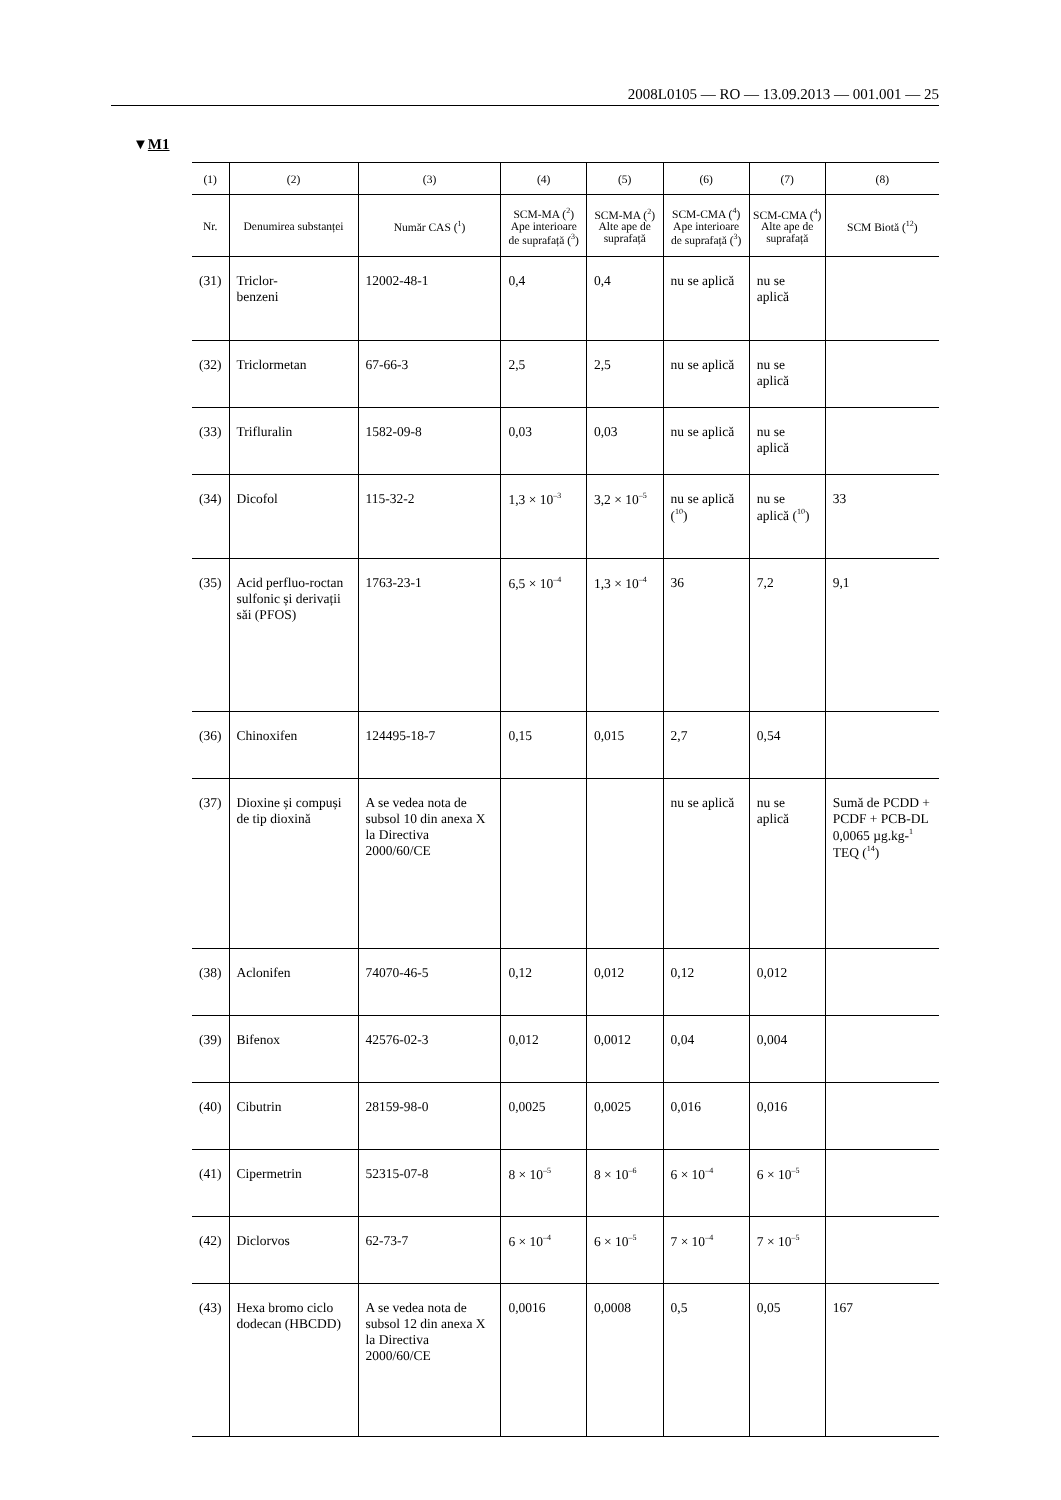2008L0105 — RO — 13.09.2013 — 001.001 — 25
▼M1
| (1) | (2) | (3) | (4) | (5) | (6) | (7) | (8) |
| --- | --- | --- | --- | --- | --- | --- | --- |
| Nr. | Denumirea substanței | Număr CAS (<sup>1</sup>) | SCM-MA (<sup>2</sup>) Ape interioare de suprafață (<sup>3</sup>) | SCM-MA (<sup>2</sup>) Alte ape de suprafață | SCM-CMA (<sup>4</sup>) Ape interioare de suprafață (<sup>3</sup>) | SCM-CMA (<sup>4</sup>) Alte ape de suprafață | SCM Biotă (<sup>12</sup>) |
| (31) | Triclor- benzeni | 12002-48-1 | 0,4 | 0,4 | nu se aplică | nu se aplică | |
| (32) | Triclormetan | 67-66-3 | 2,5 | 2,5 | nu se aplică | nu se aplică | |
| (33) | Trifluralin | 1582-09-8 | 0,03 | 0,03 | nu se aplică | nu se aplică | |
| (34) | Dicofol | 115-32-2 | 1,3 × 10<sup>–3</sup> | 3,2 × 10<sup>–5</sup> | nu se aplică (<sup>10</sup>) | nu se aplică (<sup>10</sup>) | 33 |
| (35) | Acid perfluo-roctan sulfonic și derivații săi (PFOS) | 1763-23-1 | 6,5 × 10<sup>–4</sup> | 1,3 × 10<sup>–4</sup> | 36 | 7,2 | 9,1 |
| (36) | Chinoxifen | 124495-18-7 | 0,15 | 0,015 | 2,7 | 0,54 | |
| (37) | Dioxine și compuși de tip dioxină | A se vedea nota de subsol 10 din anexa X la Directiva 2000/60/CE | | | nu se aplică | nu se aplică | Sumă de PCDD + PCDF + PCB-DL 0,0065 µg.kg-<sup>1</sup> TEQ (<sup>14</sup>) |
| (38) | Aclonifen | 74070-46-5 | 0,12 | 0,012 | 0,12 | 0,012 | |
| (39) | Bifenox | 42576-02-3 | 0,012 | 0,0012 | 0,04 | 0,004 | |
| (40) | Cibutrin | 28159-98-0 | 0,0025 | 0,0025 | 0,016 | 0,016 | |
| (41) | Cipermetrin | 52315-07-8 | 8 × 10<sup>–5</sup> | 8 × 10<sup>–6</sup> | 6 × 10<sup>–4</sup> | 6 × 10<sup>–5</sup> | |
| (42) | Diclorvos | 62-73-7 | 6 × 10<sup>–4</sup> | 6 × 10<sup>–5</sup> | 7 × 10<sup>–4</sup> | 7 × 10<sup>–5</sup> | |
| (43) | Hexa bromo ciclo dodecan (HBCDD) | A se vedea nota de subsol 12 din anexa X la Directiva 2000/60/CE | 0,0016 | 0,0008 | 0,5 | 0,05 | 167 |